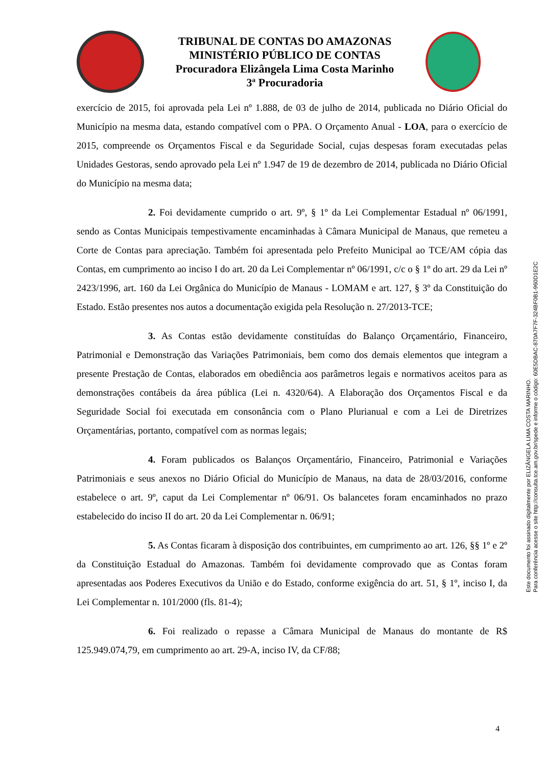TRIBUNAL DE CONTAS DO AMAZONAS
MINISTÉRIO PÚBLICO DE CONTAS
Procuradora Elizângela Lima Costa Marinho
3ª Procuradoria
exercício de 2015, foi aprovada pela Lei nº 1.888, de 03 de julho de 2014, publicada no Diário Oficial do Município na mesma data, estando compatível com o PPA. O Orçamento Anual - LOA, para o exercício de 2015, compreende os Orçamentos Fiscal e da Seguridade Social, cujas despesas foram executadas pelas Unidades Gestoras, sendo aprovado pela Lei nº 1.947 de 19 de dezembro de 2014, publicada no Diário Oficial do Município na mesma data;
2. Foi devidamente cumprido o art. 9º, § 1º da Lei Complementar Estadual nº 06/1991, sendo as Contas Municipais tempestivamente encaminhadas à Câmara Municipal de Manaus, que remeteu a Corte de Contas para apreciação. Também foi apresentada pelo Prefeito Municipal ao TCE/AM cópia das Contas, em cumprimento ao inciso I do art. 20 da Lei Complementar nº 06/1991, c/c o § 1º do art. 29 da Lei nº 2423/1996, art. 160 da Lei Orgânica do Município de Manaus - LOMAM e art. 127, § 3º da Constituição do Estado. Estão presentes nos autos a documentação exigida pela Resolução n. 27/2013-TCE;
3. As Contas estão devidamente constituídas do Balanço Orçamentário, Financeiro, Patrimonial e Demonstração das Variações Patrimoniais, bem como dos demais elementos que integram a presente Prestação de Contas, elaborados em obediência aos parâmetros legais e normativos aceitos para as demonstrações contábeis da área pública (Lei n. 4320/64). A Elaboração dos Orçamentos Fiscal e da Seguridade Social foi executada em consonância com o Plano Plurianual e com a Lei de Diretrizes Orçamentárias, portanto, compatível com as normas legais;
4. Foram publicados os Balanços Orçamentário, Financeiro, Patrimonial e Variações Patrimoniais e seus anexos no Diário Oficial do Município de Manaus, na data de 28/03/2016, conforme estabelece o art. 9º, caput da Lei Complementar nº 06/91. Os balancetes foram encaminhados no prazo estabelecido do inciso II do art. 20 da Lei Complementar n. 06/91;
5. As Contas ficaram à disposição dos contribuintes, em cumprimento ao art. 126, §§ 1º e 2º da Constituição Estadual do Amazonas. Também foi devidamente comprovado que as Contas foram apresentadas aos Poderes Executivos da União e do Estado, conforme exigência do art. 51, § 1º, inciso I, da Lei Complementar n. 101/2000 (fls. 81-4);
6. Foi realizado o repasse a Câmara Municipal de Manaus do montante de R$ 125.949.074,79, em cumprimento ao art. 29-A, inciso IV, da CF/88;
Este documento foi assinado digitalmente por ELIZÂNGELA LIMA COSTA MARINHO.
Para conferência acesse o site http://consulta.tce.am.gov.br/spede e informe o código: 60E5DBAC-870A7F7F-324BF0B1-960D1E2C
4